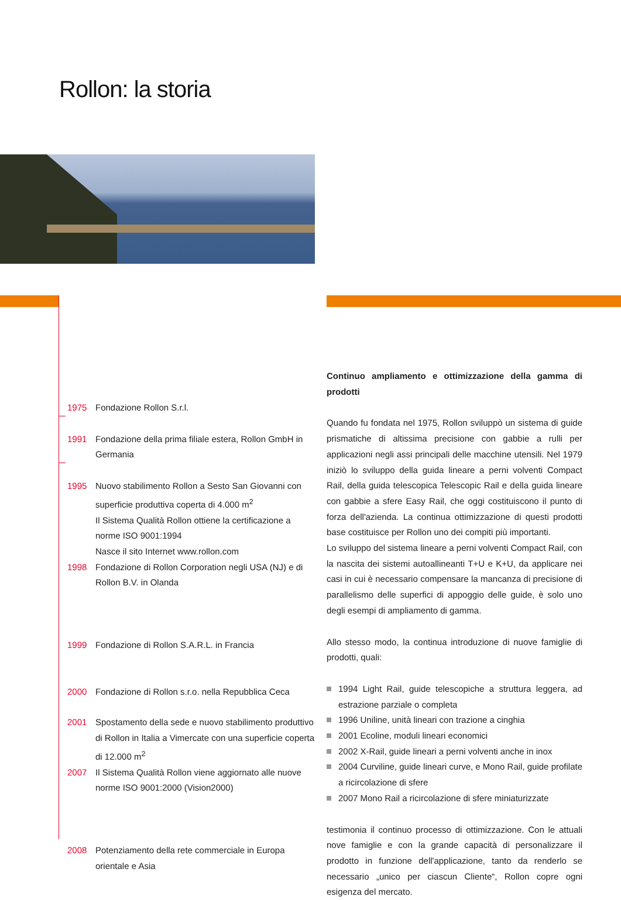Rollon: la storia
1975 Fondazione Rollon S.r.l.
1991 Fondazione della prima filiale estera, Rollon GmbH in Germania
1995 Nuovo stabilimento Rollon a Sesto San Giovanni con superficie produttiva coperta di 4.000 m<sup>2</sup>
Il Sistema Qualità Rollon ottiene la certificazione a norme ISO 9001:1994
Nasce il sito Internet www.rollon.com
1998 Fondazione di Rollon Corporation negli USA (NJ) e di
Rollon B.V. in Olanda
1999 Fondazione di Rollon S.A.R.L. in Francia
2000 Fondazione di Rollon s.r.o. nella Repubblica Ceca
2001 Spostamento della sede e nuovo stabilimento produttivo di Rollon in Italia a Vimercate con una superficie coperta di 12.000 m<sup>2</sup>
2007 Il Sistema Qualità Rollon viene aggiornato alle nuove norme ISO 9001:2000 (Vision2000)
2008 Potenziamento della rete commerciale in Europa orientale e Asia
Continuo ampliamento e ottimizzazione della gamma di prodotti
Quando fu fondata nel 1975, Rollon sviluppò un sistema di guide prismatiche di altissima precisione con gabbie a rulli per applicazioni negli assi principali delle macchine utensili. Nel 1979 iniziò lo sviluppo della guida lineare a perni volventi Compact Rail, della guida telescopica Telescopic Rail e della guida lineare con gabbie a sfere Easy Rail, che oggi costituiscono il punto di forza dell'azienda. La continua ottimizzazione di questi prodotti base costituisce per Rollon uno dei compiti più importanti.
Lo sviluppo del sistema lineare a perni volventi Compact Rail, con la nascita dei sistemi autoallineanti T+U e K+U, da applicare nei casi in cui è necessario compensare la mancanza di precisione di parallelismo delle superfici di appoggio delle guide, è solo uno degli esempi di ampliamento di gamma.
Allo stesso modo, la continua introduzione di nuove famiglie di prodotti, quali:
1994 Light Rail, guide telescopiche a struttura leggera, ad estrazione parziale o completa
1996 Uniline, unità lineari con trazione a cinghia
2001 Ecoline, moduli lineari economici
2002 X-Rail, guide lineari a perni volventi anche in inox
2004 Curviline, guide lineari curve, e Mono Rail, guide profilate a ricircolazione di sfere
2007 Mono Rail a ricircolazione di sfere miniaturizzate
testimonia il continuo processo di ottimizzazione. Con le attuali nove famiglie e con la grande capacità di personalizzare il prodotto in funzione dell'applicazione, tanto da renderlo se necessario „unico per ciascun Cliente“, Rollon copre ogni esigenza del mercato.